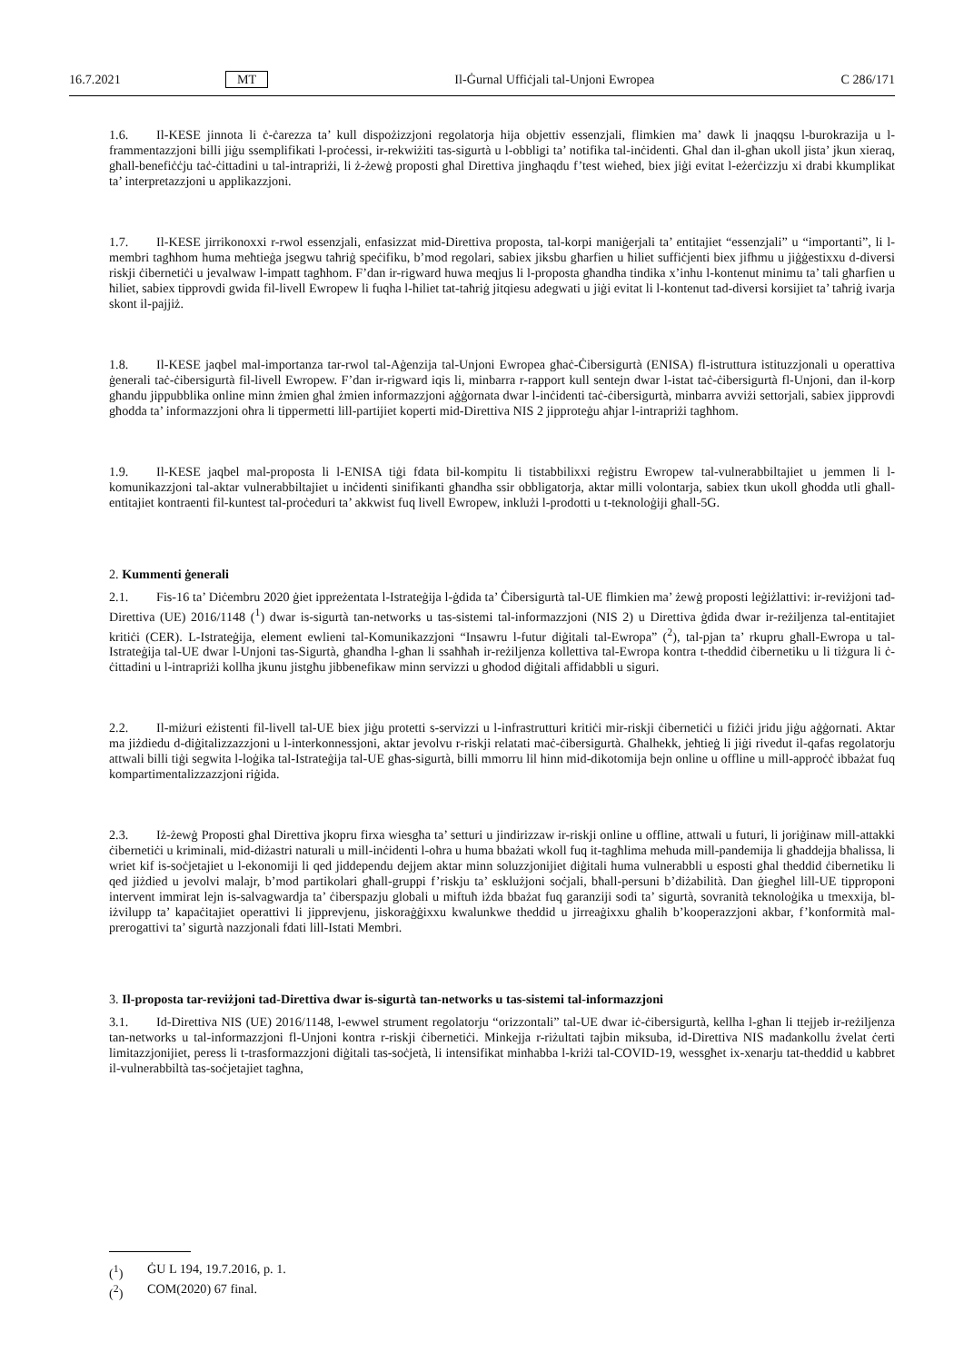16.7.2021 MT Il-Ġurnal Uffiċjali tal-Unjoni Ewropea C 286/171
1.6. Il-KESE jinnota li ċ-ċarezza ta’ kull dispożizzjoni regolatorja hija objettiv essenzjali, flimkien ma’ dawk li jnaqqsu l-burokrazija u l-frammentazzjoni billi jiġu ssemplifikati l-proċessi, ir-rekwiżiti tas-sigurtà u l-obbligi ta’ notifika tal-inċidenti. Għal dan il-għan ukoll jista’ jkun xieraq, għall-benefiċċju taċ-ċittadini u tal-intrapriżi, li ż-żewġ proposti għal Direttiva jingħaqdu f’test wieħed, biex jiġi evitat l-eżerċizzju xi drabi kkumplikat ta’ interpretazzjoni u applikazzjoni.
1.7. Il-KESE jirrikonoxxi r-rwol essenzjali, enfasizzat mid-Direttiva proposta, tal-korpi maniġerjali ta’ entitajiet “essenzjali” u “importanti”, li l-membri tagħhom huma meħtieġa jsegwu taħriġ speċifiku, b’mod regolari, sabiex jiksbu għarfien u ħiliet suffiċjenti biex jifhmu u jiġġestixxu d-diversi riskji ċibernetiċi u jevalwaw l-impatt tagħhom. F’dan ir-rigward huwa meqjus li l-proposta għandha tindika x’inhu l-kontenut minimu ta’ tali għarfien u ħiliet, sabiex tipprovdi gwida fil-livell Ewropew li fuqha l-ħiliet tat-taħriġ jitqiesu adegwati u jiġi evitat li l-kontenut tad-diversi korsijiet ta’ taħriġ ivarja skont il-pajjiż.
1.8. Il-KESE jaqbel mal-importanza tar-rwol tal-Aġenzija tal-Unjoni Ewropea għaċ-Ċibersigurtà (ENISA) fl-istruttura istituzzjonali u operattiva ġenerali taċ-ċibersigurtà fil-livell Ewropew. F’dan ir-rigward iqis li, minbarra r-rapport kull sentejn dwar l-istat taċ-ċibersigurtà fl-Unjoni, dan il-korp għandu jippubblika online minn żmien għal żmien informazzjoni aġġornata dwar l-inċidenti taċ-ċibersigurtà, minbarra avviżi settorjali, sabiex jipprovdi għodda ta’ informazzjoni oħra li tippermetti lill-partijiet koperti mid-Direttiva NIS 2 jipproteġu aħjar l-intrapriżi tagħhom.
1.9. Il-KESE jaqbel mal-proposta li l-ENISA tiġi fdata bil-kompitu li tistabbilixxi reġistru Ewropew tal-vulnerabbiltajiet u jemmen li l-komunikazzjoni tal-aktar vulnerabbiltajiet u inċidenti sinifikanti għandha ssir obbligatorja, aktar milli volontarja, sabiex tkun ukoll għodda utli għall-entitajiet kontraenti fil-kuntest tal-proċeduri ta’ akkwist fuq livell Ewropew, inklużi l-prodotti u t-teknoloġiji għall-5G.
2. Kummenti ġenerali
2.1. Fis-16 ta’ Diċembru 2020 ġiet ippreżentata l-Istrateġija l-ġdida ta’ Ċibersigurtà tal-UE flimkien ma’ żewġ proposti leġiżlattivi: ir-reviżjoni tad-Direttiva (UE) 2016/1148 (<sup>1</sup>) dwar is-sigurtà tan-networks u tas-sistemi tal-informazzjoni (NIS 2) u Direttiva ġdida dwar ir-reżiljenza tal-entitajiet kritiċi (CER). L-Istrateġija, element ewlieni tal-Komunikazzjoni “Insawru l-futur diġitali tal-Ewropa” (<sup>2</sup>), tal-pjan ta’ rkupru għall-Ewropa u tal-Istrateġija tal-UE dwar l-Unjoni tas-Sigurtà, għandha l-għan li ssaħħaħ ir-reżiljenza kollettiva tal-Ewropa kontra t-theddid ċibernetiku u li tiżgura li ċ-ċittadini u l-intrapriżi kollha jkunu jistgħu jibbenefikaw minn servizzi u għodod diġitali affidabbli u siguri.
2.2. Il-miżuri eżistenti fil-livell tal-UE biex jiġu protetti s-servizzi u l-infrastrutturi kritiċi mir-riskji ċibernetiċi u fiżiċi jridu jiġu aġġornati. Aktar ma jiżdiedu d-diġitalizzazzjoni u l-interkonnessjoni, aktar jevolvu r-riskji relatati maċ-ċibersigurtà. Għalhekk, jeħtieġ li jiġi rivedut il-qafas regolatorju attwali billi tiġi segwita l-loġika tal-Istrateġija tal-UE għas-sigurtà, billi mmorru lil hinn mid-dikotomija bejn online u offline u mill-approċċ ibbażat fuq kompartimentalizzazzjoni riġida.
2.3. Iż-żewġ Proposti għal Direttiva jkopru firxa wiesgħa ta’ setturi u jindirizzaw ir-riskji online u offline, attwali u futuri, li joriġinaw mill-attakki ċibernetiċi u kriminali, mid-diżastri naturali u mill-inċidenti l-oħra u huma bbażati wkoll fuq it-tagħlima meħuda mill-pandemija li għaddejja bħalissa, li wriet kif is-soċjetajiet u l-ekonomiji li qed jiddependu dejjem aktar minn soluzzjonijiet diġitali huma vulnerabbli u esposti għal theddid ċibernetiku li qed jiżdied u jevolvi malajr, b’mod partikolari għall-gruppi f’riskju ta’ esklużjoni soċjali, bħall-persuni b’diżabilità. Dan ġiegħel lill-UE tipproponi intervent immirat lejn is-salvagwardja ta’ ċiberspazju globali u miftuħ iżda bbażat fuq garanziji sodi ta’ sigurtà, sovranità teknoloġika u tmexxija, bl-iżvilupp ta’ kapaċitajiet operattivi li jipprevjenu, jiskoraġġixxu kwalunkwe theddid u jirreaġixxu għalih b’kooperazzjoni akbar, f’konformità mal-prerogattivi ta’ sigurtà nazzjonali fdati lill-Istati Membri.
3. Il-proposta tar-reviżjoni tad-Direttiva dwar is-sigurtà tan-networks u tas-sistemi tal-informazzjoni
3.1. Id-Direttiva NIS (UE) 2016/1148, l-ewwel strument regolatorju “orizzontali” tal-UE dwar iċ-ċibersigurtà, kellha l-għan li ttejjeb ir-reżiljenza tan-networks u tal-informazzjoni fl-Unjoni kontra r-riskji ċibernetiċi. Minkejja r-riżultati tajbin miksuba, id-Direttiva NIS madankollu żvelat ċerti limitazzjonijiet, peress li t-trasformazzjoni diġitali tas-soċjetà, li intensifikat minħabba l-kriżi tal-COVID-19, wessgħet ix-xenarju tat-theddid u kabbret il-vulnerabbiltà tas-soċjetajiet tagħna,
(<sup>1</sup>) ĠU L 194, 19.7.2016, p. 1.
(<sup>2</sup>) COM(2020) 67 final.